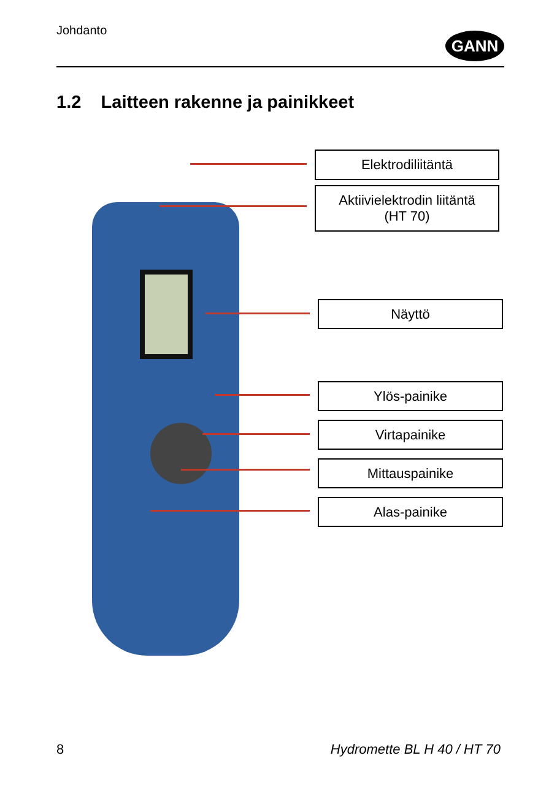Johdanto
GANN
1.2 Laitteen rakenne ja painikkeet
Elektrodiliitäntä
Aktiivielektrodin liitäntä
(HT 70)
Näyttö
Ylös-painike
Virtapainike
Mittauspainike
Alas-painike
8 Hydromette BL H 40 / HT 70